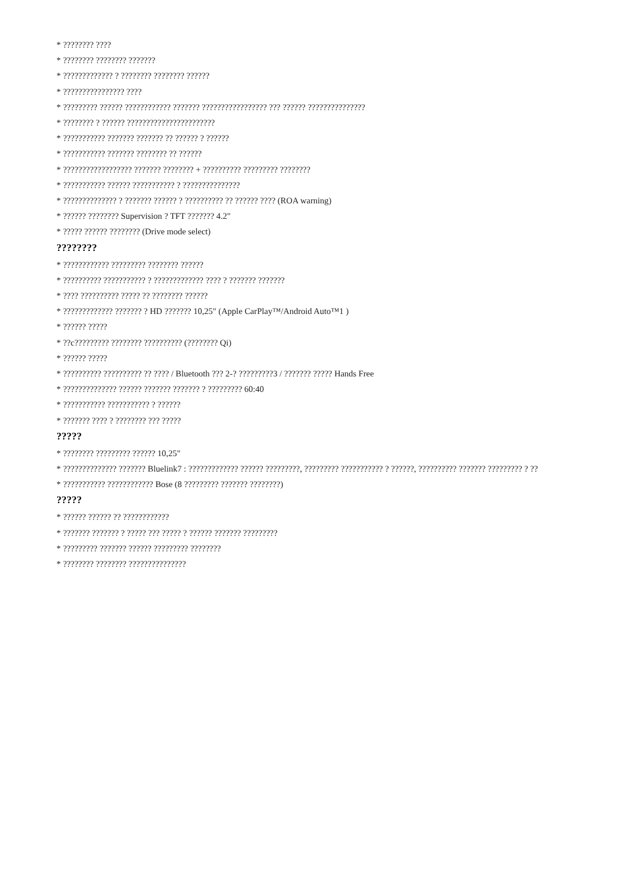* ???????? ????
* ???????? ???????? ???????
* ????????????? ? ???????? ???????? ??????
* ???????????????? ????
* ????????? ?????? ???????????? ??????? ????????????????? ??? ?????? ???????????????
* ???????? ? ?????? ???????????????????????
* ??????????? ??????? ??????? ?? ?????? ? ??????
* ??????????? ??????? ???????? ?? ??????
* ?????????????????? ??????? ???????? + ?????????? ????????? ????????
* ??????????? ?????? ??????????? ? ???????????????
* ?????????????? ? ??????? ?????? ? ?????????? ?? ?????? ???? (ROA warning)
* ?????? ???????? Supervision ? TFT ??????? 4.2"
* ????? ?????? ???????? (Drive mode select)
????????
* ???????????? ????????? ???????? ??????
* ?????????? ??????????? ? ????????????? ???? ? ??????? ???????
* ???? ?????????? ????? ?? ???????? ??????
* ????????????? ??????? ? HD ??????? 10,25" (Apple CarPlay™/Android Auto™1 )
* ?????? ?????
* ??c????????? ???????? ?????????? (???????? Qi)
* ?????? ?????
* ?????????? ?????????? ?? ???? / Bluetooth ??? 2-? ?????????3 / ??????? ????? Hands Free
* ?????????????? ?????? ??????? ??????? ? ????????? 60:40
* ??????????? ??????????? ? ??????
* ??????? ???? ? ???????? ??? ?????
?????
* ???????? ????????? ?????? 10,25"
* ?????????????? ??????? Bluelink7 : ????????????? ?????? ?????????, ????????? ??????????? ? ??????, ?????????? ??????? ????????? ? ??
* ??????????? ???????????? Bose (8 ????????? ??????? ????????)
?????
* ?????? ?????? ?? ????????????
* ??????? ??????? ? ????? ??? ????? ? ?????? ??????? ?????????
* ????????? ??????? ?????? ????????? ????????
* ???????? ???????? ???????????????